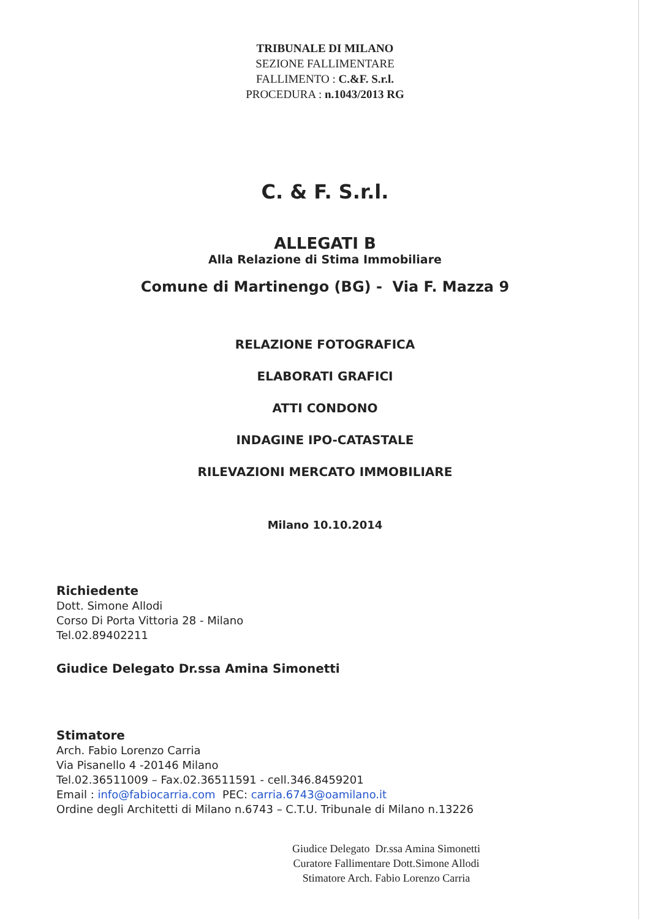TRIBUNALE DI MILANO
SEZIONE FALLIMENTARE
FALLIMENTO : C.&F. S.r.l.
PROCEDURA : n.1043/2013 RG
C. & F. S.r.l.
ALLEGATI B
Alla Relazione di Stima Immobiliare
Comune di Martinengo (BG) - Via F. Mazza 9
RELAZIONE FOTOGRAFICA
ELABORATI GRAFICI
ATTI CONDONO
INDAGINE IPO-CATASTALE
RILEVAZIONI MERCATO IMMOBILIARE
Milano 10.10.2014
Richiedente
Dott. Simone Allodi
Corso Di Porta Vittoria 28 - Milano
Tel.02.89402211
Giudice Delegato Dr.ssa Amina Simonetti
Stimatore
Arch. Fabio Lorenzo Carria
Via Pisanello 4 -20146 Milano
Tel.02.36511009 – Fax.02.36511591 - cell.346.8459201
Email : info@fabiocarria.com PEC: carria.6743@oamilano.it
Ordine degli Architetti di Milano n.6743 – C.T.U. Tribunale di Milano n.13226
Giudice Delegato Dr.ssa Amina Simonetti
Curatore Fallimentare Dott.Simone Allodi
Stimatore Arch. Fabio Lorenzo Carria